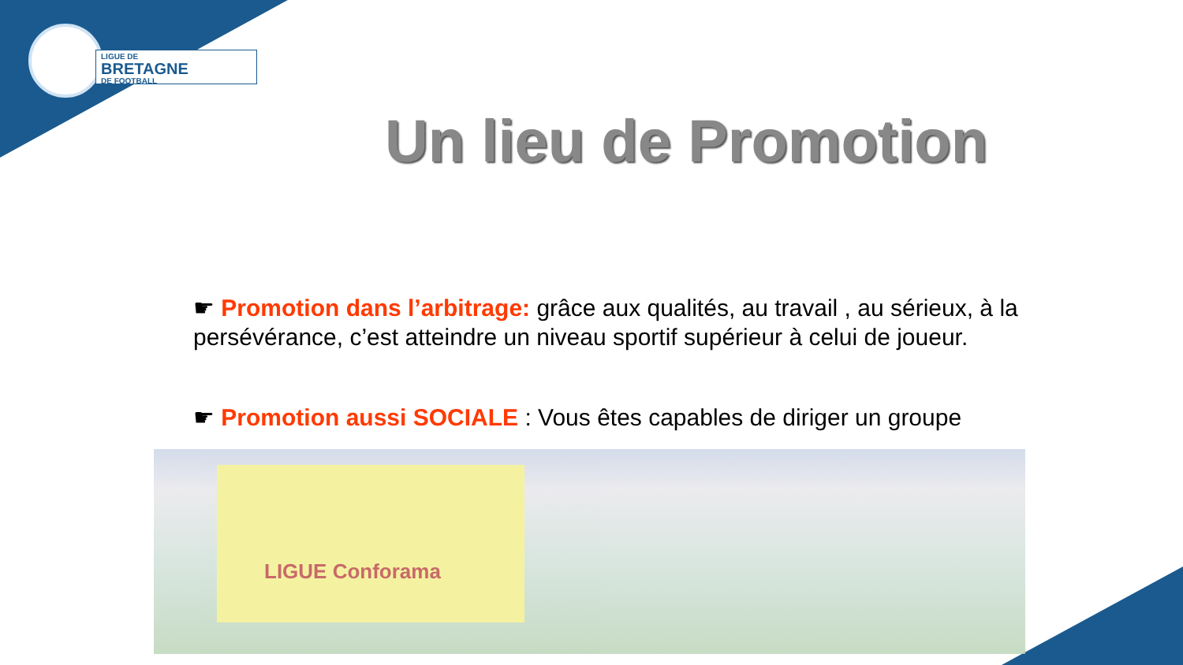LIGUE DE
BRETAGNE
DE FOOTBALL
Un lieu de Promotion
☛ Promotion dans l’arbitrage: grâce aux qualités, au travail , au sérieux, à la persévérance, c’est atteindre un niveau sportif supérieur à celui de joueur.
☛ Promotion aussi SOCIALE : Vous êtes capables de diriger un groupe
LIGUE Conforama